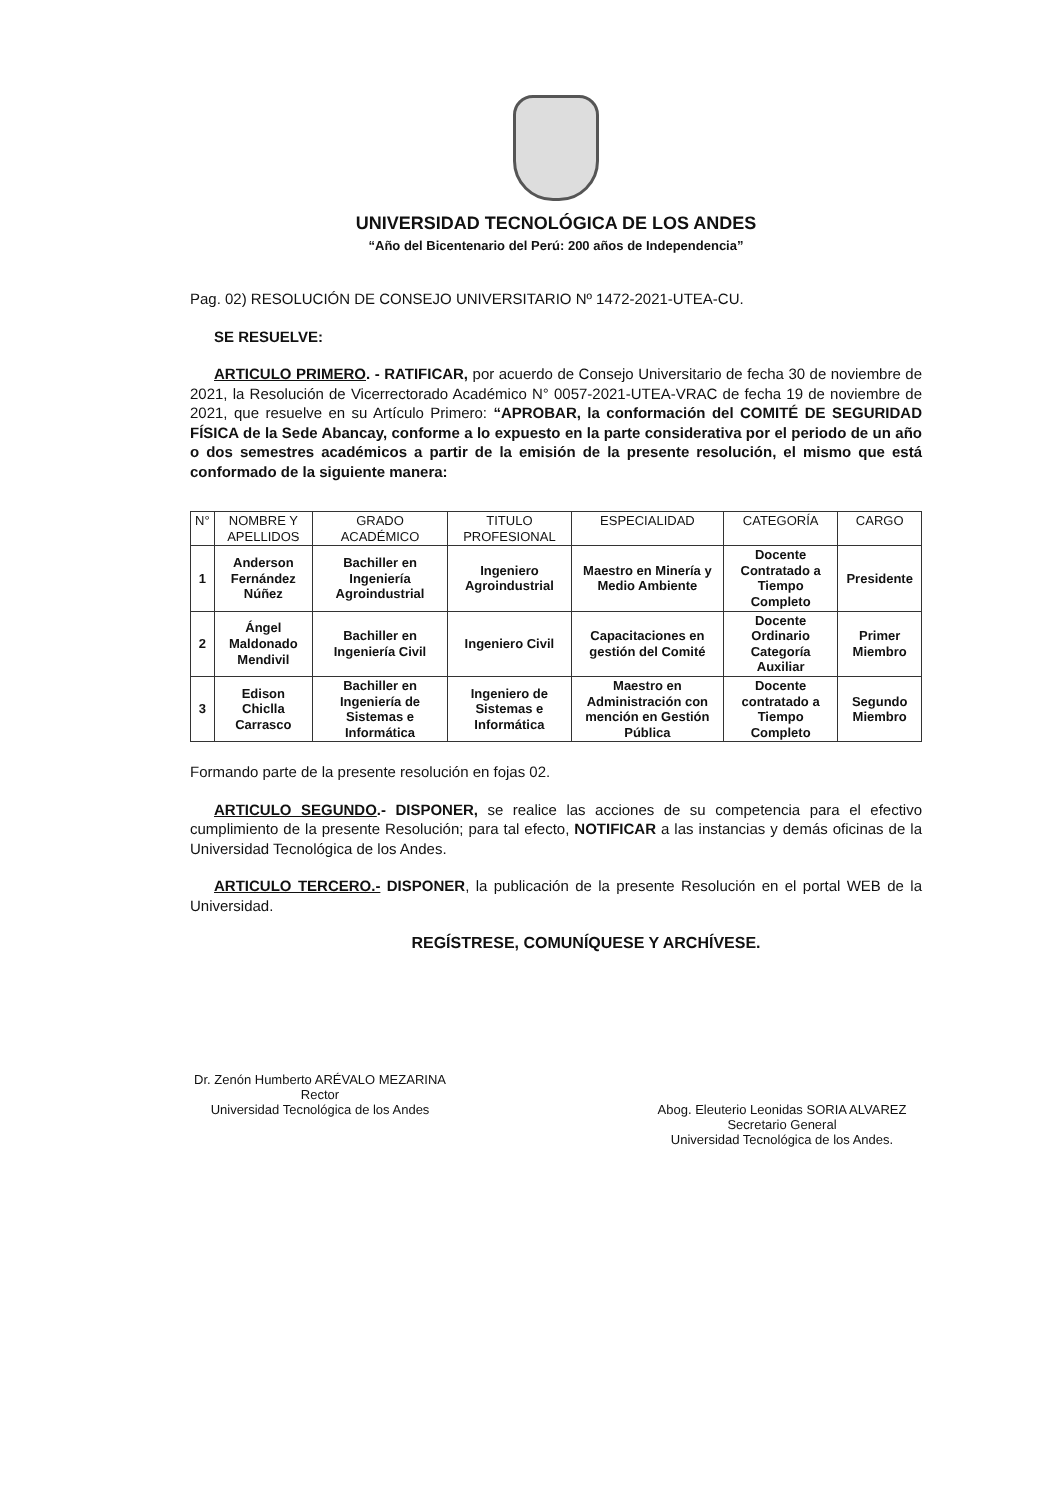UNIVERSIDAD TECNOLÓGICA DE LOS ANDES
“Año del Bicentenario del Perú: 200 años de Independencia”
Pag. 02) RESOLUCIÓN DE CONSEJO UNIVERSITARIO Nº 1472-2021-UTEA-CU.
SE RESUELVE:
ARTICULO PRIMERO. - RATIFICAR, por acuerdo de Consejo Universitario de fecha 30 de noviembre de 2021, la Resolución de Vicerrectorado Académico N° 0057-2021-UTEA-VRAC de fecha 19 de noviembre de 2021, que resuelve en su Artículo Primero: “APROBAR, la conformación del COMITÉ DE SEGURIDAD FÍSICA de la Sede Abancay, conforme a lo expuesto en la parte considerativa por el periodo de un año o dos semestres académicos a partir de la emisión de la presente resolución, el mismo que está conformado de la siguiente manera:
| N° | NOMBRE Y APELLIDOS | GRADO ACADÉMICO | TITULO PROFESIONAL | ESPECIALIDAD | CATEGORÍA | CARGO |
| --- | --- | --- | --- | --- | --- | --- |
| 1 | Anderson Fernández Núñez | Bachiller en Ingeniería Agroindustrial | Ingeniero Agroindustrial | Maestro en Minería y Medio Ambiente | Docente Contratado a Tiempo Completo | Presidente |
| 2 | Ángel Maldonado Mendivil | Bachiller en Ingeniería Civil | Ingeniero Civil | Capacitaciones en gestión del Comité | Docente Ordinario Categoría Auxiliar | Primer Miembro |
| 3 | Edison Chiclla Carrasco | Bachiller en Ingeniería de Sistemas e Informática | Ingeniero de Sistemas e Informática | Maestro en Administración con mención en Gestión Pública | Docente contratado a Tiempo Completo | Segundo Miembro |
Formando parte de la presente resolución en fojas 02.
ARTICULO SEGUNDO.- DISPONER, se realice las acciones de su competencia para el efectivo cumplimiento de la presente Resolución; para tal efecto, NOTIFICAR a las instancias y demás oficinas de la Universidad Tecnológica de los Andes.
ARTICULO TERCERO.- DISPONER, la publicación de la presente Resolución en el portal WEB de la Universidad.
REGÍSTRESE, COMUNÍQUESE Y ARCHÍVESE.
Dr. Zenón Humberto ARÉVALO MEZARINA
Rector
Universidad Tecnológica de los Andes
Abog. Eleuterio Leonidas SORIA ALVAREZ
Secretario General
Universidad Tecnológica de los Andes.